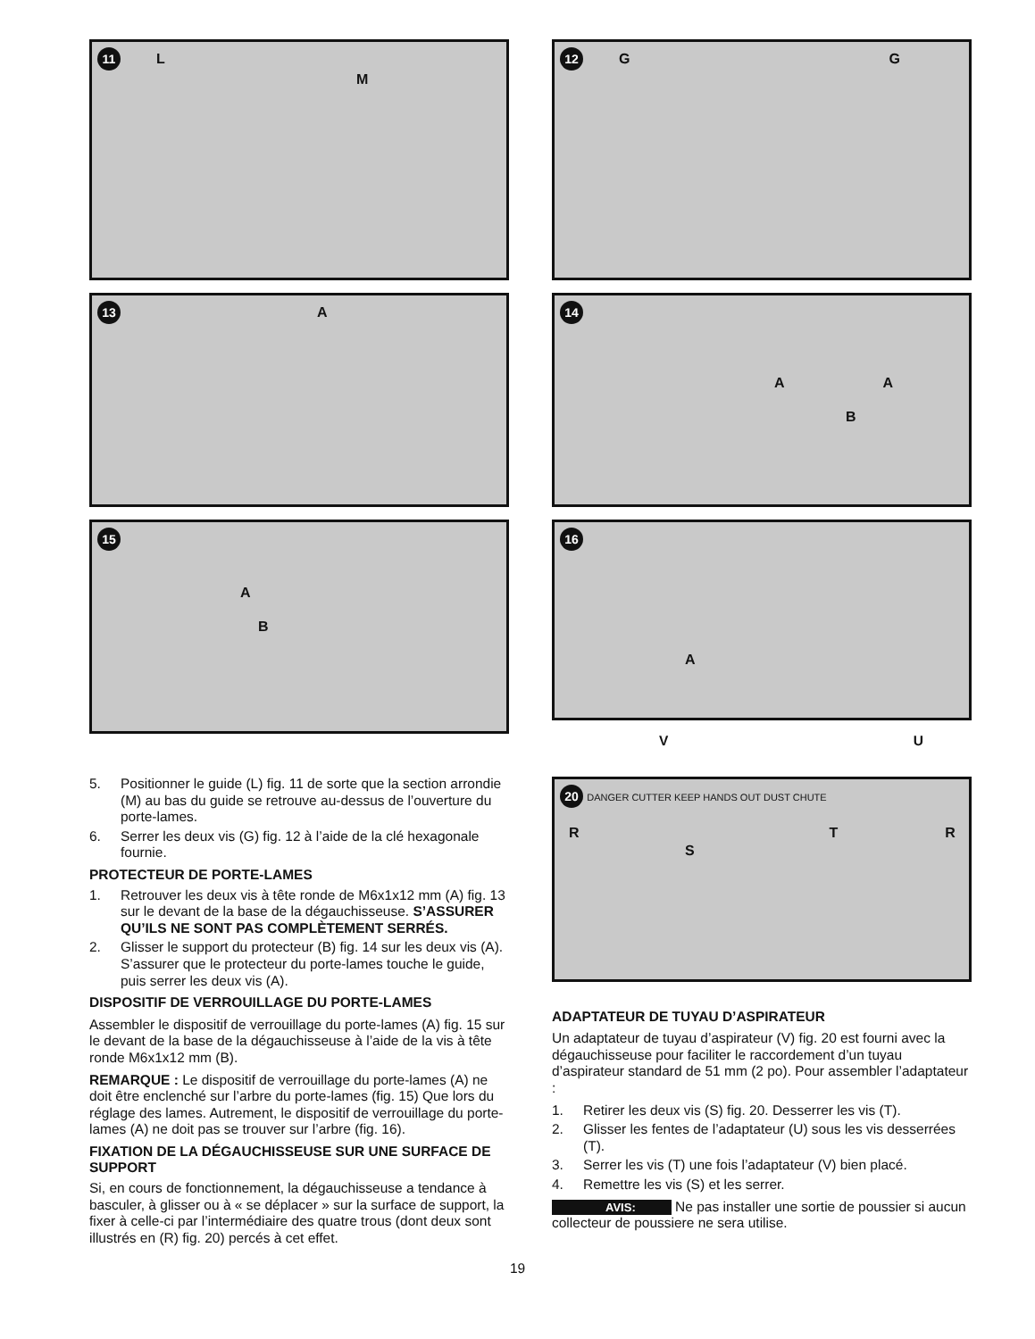11 L
M
13 A
15
A
B
5. Positionner le guide (L) fig. 11 de sorte que la section arrondie (M) au bas du guide se retrouve au-dessus de l’ouverture du porte-lames.
6. Serrer les deux vis (G) fig. 12 à l’aide de la clé hexagonale fournie.
PROTECTEUR DE PORTE-LAMES
1. Retrouver les deux vis à tête ronde de M6x1x12 mm (A) fig. 13 sur le devant de la base de la dégauchisseuse. S’ASSURER QU’ILS NE SONT PAS COMPLÈTEMENT SERRÉS.
2. Glisser le support du protecteur (B) fig. 14 sur les deux vis (A). S’assurer que le protecteur du porte-lames touche le guide, puis serrer les deux vis (A).
DISPOSITIF DE VERROUILLAGE DU PORTE-LAMES
Assembler le dispositif de verrouillage du porte-lames (A) fig. 15 sur le devant de la base de la dégauchisseuse à l’aide de la vis à tête ronde M6x1x12 mm (B).
REMARQUE : Le dispositif de verrouillage du porte-lames (A) ne doit être enclenché sur l’arbre du porte-lames (fig. 15) Que lors du réglage des lames. Autrement, le dispositif de verrouillage du porte-lames (A) ne doit pas se trouver sur l’arbre (fig. 16).
FIXATION DE LA DÉGAUCHISSEUSE SUR UNE SURFACE DE SUPPORT
Si, en cours de fonctionnement, la dégauchisseuse a tendance à basculer, à glisser ou à « se déplacer » sur la surface de support, la fixer à celle-ci par l’intermédiaire des quatre trous (dont deux sont illustrés en (R) fig. 20) percés à cet effet.
12 G G
14
A A
B
16
A
V U
20 DANGER CUTTER KEEP HANDS OUT DUST CHUTE
R T R
S
ADAPTATEUR DE TUYAU D’ASPIRATEUR
Un adaptateur de tuyau d’aspirateur (V) fig. 20 est fourni avec la dégauchisseuse pour faciliter le raccordement d’un tuyau d’aspirateur standard de 51 mm (2 po). Pour assembler l’adaptateur :
1. Retirer les deux vis (S) fig. 20. Desserrer les vis (T).
2. Glisser les fentes de l’adaptateur (U) sous les vis desserrées (T).
3. Serrer les vis (T) une fois l’adaptateur (V) bien placé.
4. Remettre les vis (S) et les serrer.
AVIS: Ne pas installer une sortie de poussier si aucun collecteur de poussiere ne sera utilise.
19